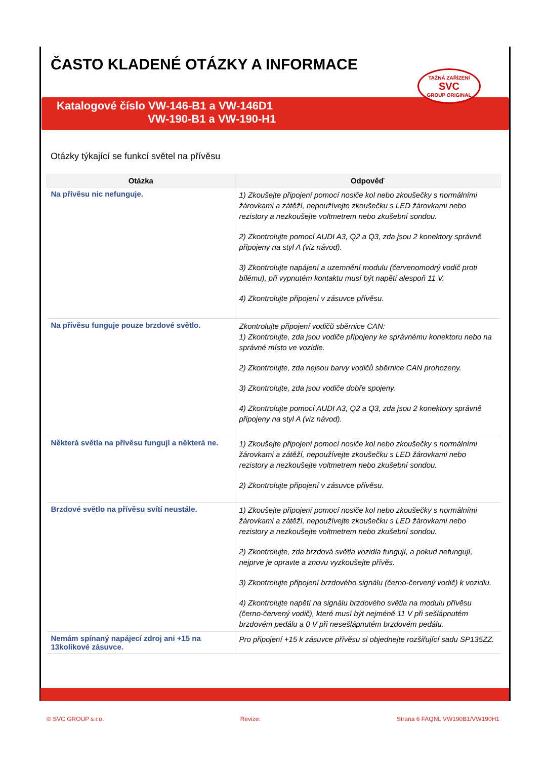ČASTO KLADENÉ OTÁZKY A INFORMACE
Katalogové číslo VW-146-B1 a VW-146D1
VW-190-B1 a VW-190-H1
TAŽNÁ ZAŘÍZENÍ
SVC
GROUP ORIGINAL
Otázky týkající se funkcí světel na přívěsu
| Otázka | Odpověď |
| --- | --- |
| Na přívěsu nic nefunguje. | 1) Zkoušejte připojení pomocí nosiče kol nebo zkoušečky s normálními žárovkami a zátěží, nepoužívejte zkoušečku s LED žárovkami nebo rezistory a nezkoušejte voltmetrem nebo zkušební sondou. 2) Zkontrolujte pomocí AUDI A3, Q2 a Q3, zda jsou 2 konektory správně připojeny na styl A (viz návod). 3) Zkontrolujte napájení a uzemnění modulu (červenomodrý vodič proti bílému), při vypnutém kontaktu musí být napětí alespoň 11 V. 4) Zkontrolujte připojení v zásuvce přívěsu. |
| Na přívěsu funguje pouze brzdové světlo. | Zkontrolujte připojení vodičů sběrnice CAN: 1) Zkontrolujte, zda jsou vodiče připojeny ke správnému konektoru nebo na správné místo ve vozidle. 2) Zkontrolujte, zda nejsou barvy vodičů sběrnice CAN prohozeny. 3) Zkontrolujte, zda jsou vodiče dobře spojeny. 4) Zkontrolujte pomocí AUDI A3, Q2 a Q3, zda jsou 2 konektory správně připojeny na styl A (viz návod). |
| Některá světla na přívěsu fungují a některá ne. | 1) Zkoušejte připojení pomocí nosiče kol nebo zkoušečky s normálními žárovkami a zátěží, nepoužívejte zkoušečku s LED žárovkami nebo rezistory a nezkoušejte voltmetrem nebo zkušební sondou. 2) Zkontrolujte připojení v zásuvce přívěsu. |
| Brzdové světlo na přívěsu svítí neustále. | 1) Zkoušejte připojení pomocí nosiče kol nebo zkoušečky s normálními žárovkami a zátěží, nepoužívejte zkoušečku s LED žárovkami nebo rezistory a nezkoušejte voltmetrem nebo zkušební sondou. 2) Zkontrolujte, zda brzdová světla vozidla fungují, a pokud nefungují, nejprve je opravte a znovu vyzkoušejte přívěs. 3) Zkontrolujte připojení brzdového signálu (černo-červený vodič) k vozidlu. 4) Zkontrolujte napětí na signálu brzdového světla na modulu přívěsu (černo-červený vodič), které musí být nejméně 11 V při sešlápnutém brzdovém pedálu a 0 V při nesešlápnutém brzdovém pedálu. |
| Nemám spínaný napájecí zdroj ani +15 na 13kolíkové zásuvce. | Pro připojení +15 k zásuvce přívěsu si objednejte rozšiřující sadu SP135ZZ. |
© SVC GROUP s.r.o. Revize: Strana 6 FAQNL VW190B1/VW190H1